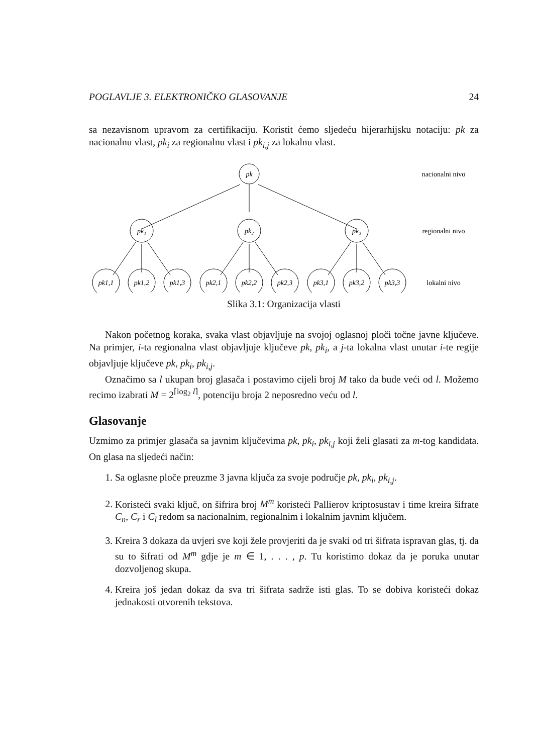POGLAVLJE 3. ELEKTRONIČKO GLASOVANJE 24
sa nezavisnom upravom za certifikaciju. Koristit ćemo sljedeću hijerarhijsku notaciju: pk za nacionalnu vlast, pk<sub>i</sub> za regionalnu vlast i pk<sub>i,j</sub> za lokalnu vlast.
pk
pk₁
pk₂
pk₃
pk1,1
pk1,2
pk1,3
pk2,1
pk2,2
pk2,3
pk3,1
pk3,2
pk3,3
nacionalni nivo
regionalni nivo
lokalni nivo
Slika 3.1: Organizacija vlasti
Nakon početnog koraka, svaka vlast objavljuje na svojoj oglasnoj ploči točne javne ključeve. Na primjer, i-ta regionalna vlast objavljuje ključeve pk, pk<sub>i</sub>, a j-ta lokalna vlast unutar i-te regije objavljuje ključeve pk, pk<sub>i</sub>, pk<sub>i,j</sub>.
Označimo sa l ukupan broj glasača i postavimo cijeli broj M tako da bude veći od l. Možemo recimo izabrati M = 2<sup>⌈log<sub>2</sub> l⌉</sup>, potenciju broja 2 neposredno veću od l.
Glasovanje
Uzmimo za primjer glasača sa javnim ključevima pk, pk<sub>i</sub>, pk<sub>i,j</sub> koji želi glasati za m-tog kandidata. On glasa na sljedeći način:
1. Sa oglasne ploče preuzme 3 javna ključa za svoje područje pk, pk<sub>i</sub>, pk<sub>i,j</sub>.
2. Koristeći svaki ključ, on šifrira broj M<sup>m</sup> koristeći Pallierov kriptosustav i time kreira šifrate C<sub>n</sub>, C<sub>r</sub> i C<sub>l</sub> redom sa nacionalnim, regionalnim i lokalnim javnim ključem.
3. Kreira 3 dokaza da uvjeri sve koji žele provjeriti da je svaki od tri šifrata ispravan glas, tj. da su to šifrati od M<sup>m</sup> gdje je m ∈ 1, . . . , p. Tu koristimo dokaz da je poruka unutar dozvoljenog skupa.
4. Kreira još jedan dokaz da sva tri šifrata sadrže isti glas. To se dobiva koristeći dokaz jednakosti otvorenih tekstova.